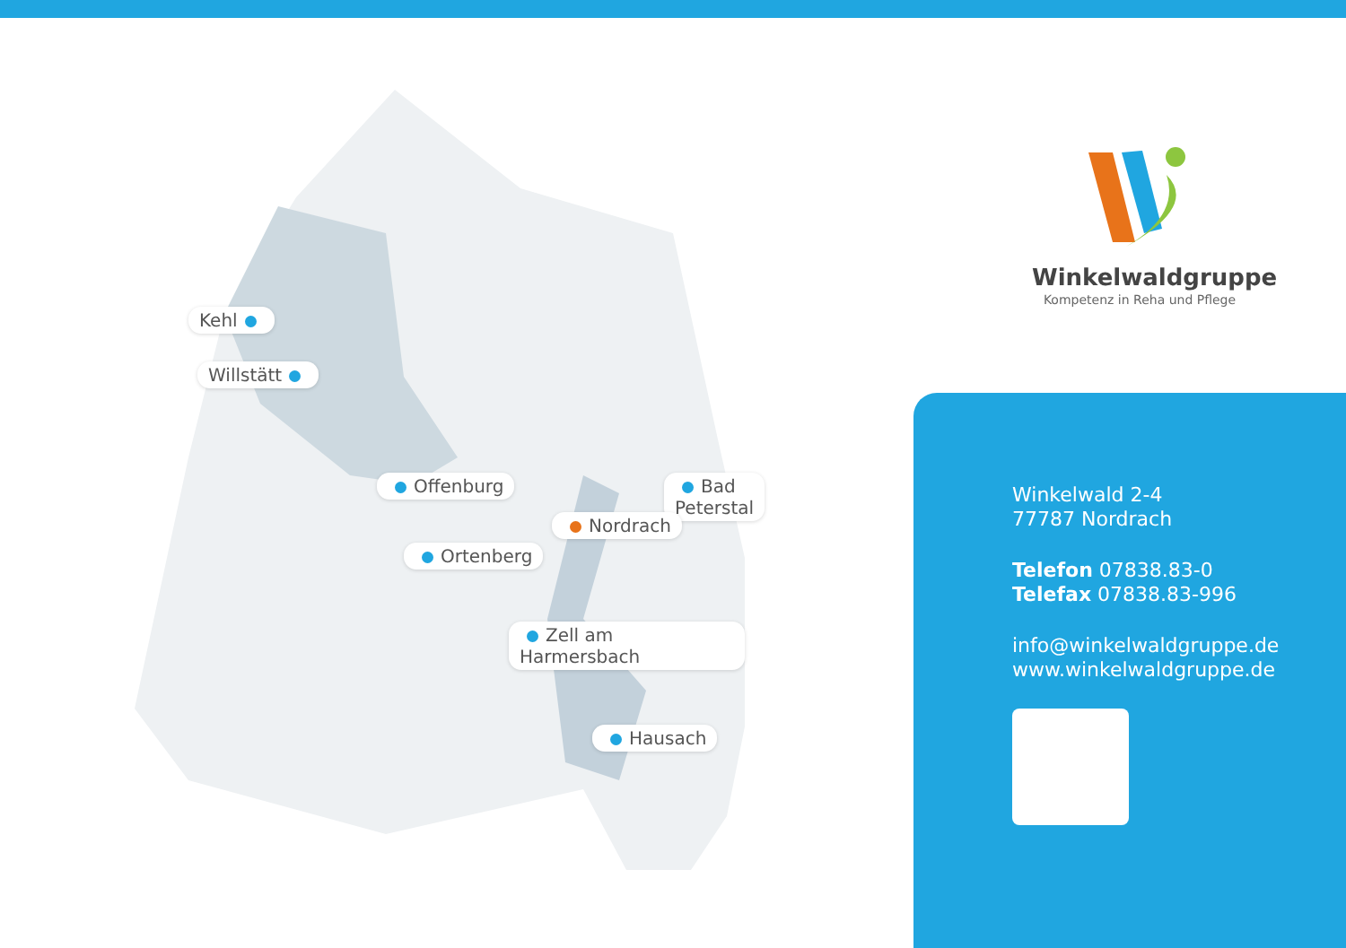Kehl
Willstätt
Offenburg Bad Peterstal
Nordrach
Ortenberg
Zell am Harmersbach
Hausach
Winkelwaldgruppe
Kompetenz in Reha und Pflege
Winkelwald 2-4
77787 Nordrach
Telefon 07838.83-0
Telefax 07838.83-996
info@winkelwaldgruppe.de
www.winkelwaldgruppe.de